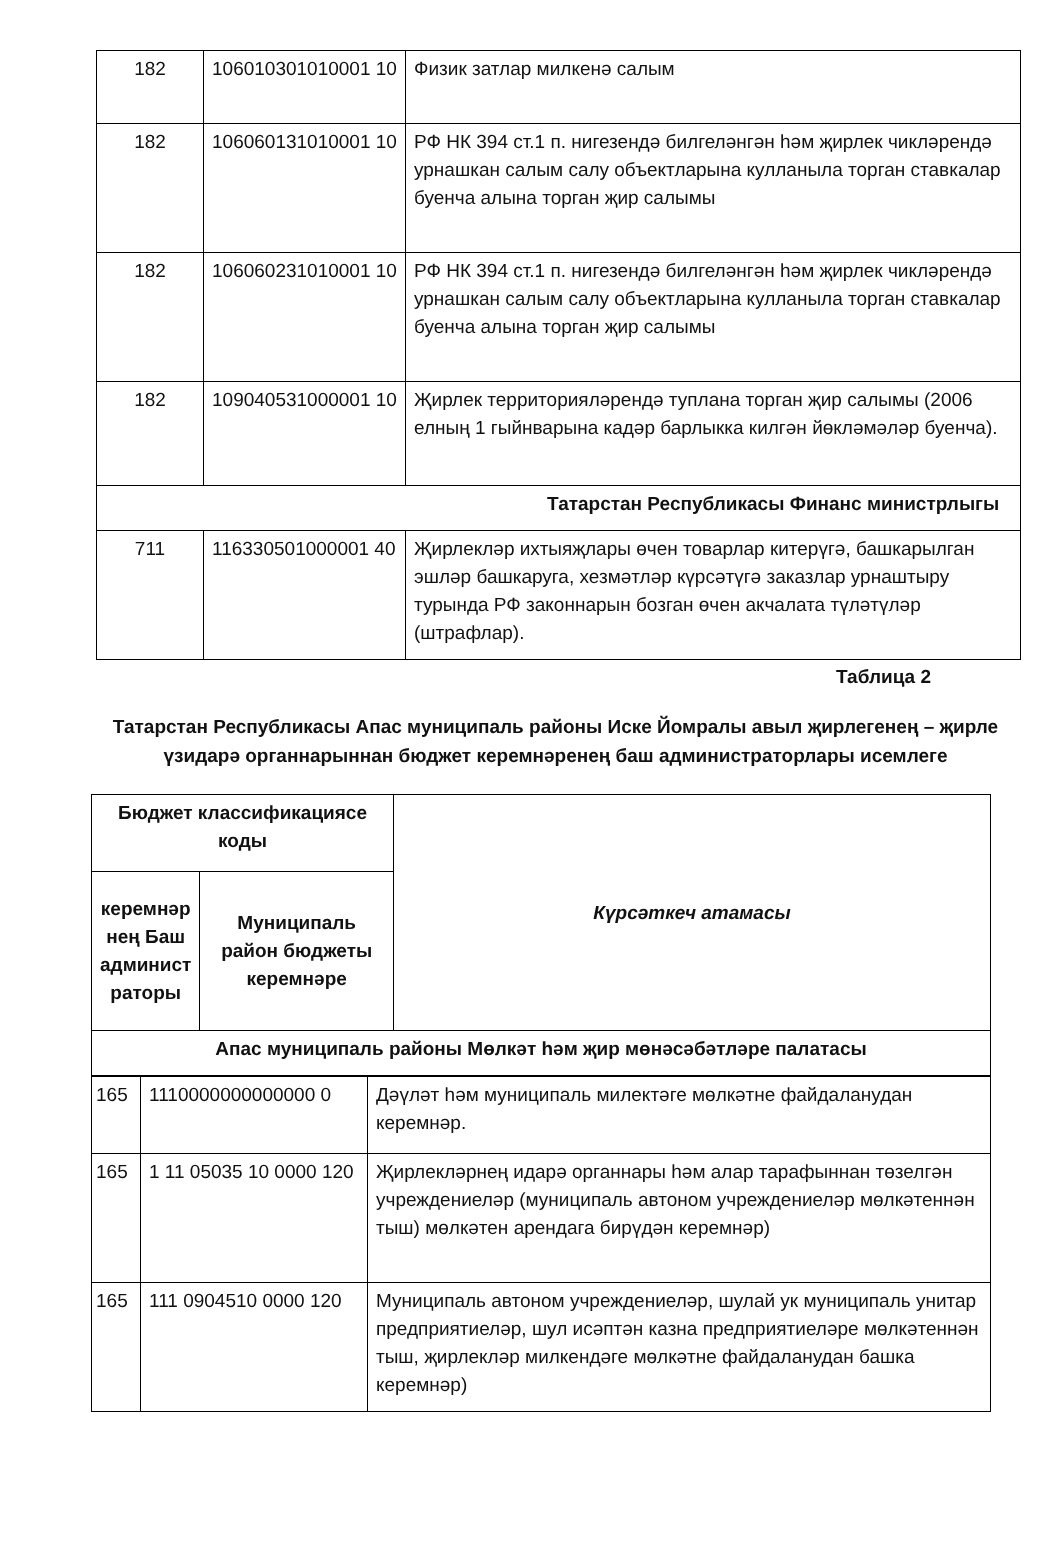| 182 | 106010301010001 10 | Физик затлар милкенә салым |
| 182 | 106060131010001 10 | РФ НК 394 ст.1 п. нигезендә билгеләнгән һәм җирлек чикләрендә урнашкан салым салу объектларына кулланыла торган ставкалар буенча алына торган җир салымы |
| 182 | 106060231010001 10 | РФ НК 394 ст.1 п. нигезендә билгеләнгән һәм җирлек чикләрендә урнашкан салым салу объектларына кулланыла торган ставкалар буенча алына торган җир салымы |
| 182 | 109040531000001 10 | Җирлек территорияләрендә туплана торган җир салымы (2006 елның 1 гыйнварына кадәр барлыкка килгән йөкләмәләр буенча). |
| Татарстан Республикасы Финанс министрлыгы | | |
| 711 | 116330501000001 40 | Җирлекләр ихтыяҗлары өчен товарлар китерүгә, башкарылган эшләр башкаруга, хезмәтләр күрсәтүгә заказлар урнаштыру турында РФ законнарын бозган өчен акчалата түләтүләр (штрафлар). |
Таблица 2
Татарстан Республикасы Апас муниципаль районы Иске Йомралы авыл җирлегенең – җирле үзидарә органнарыннан бюджет керемнәренең баш администраторлары исемлеге
| Бюджет классификациясе коды | | Күрсәткеч атамасы |
| --- | --- | --- |
| керемнәр нең Баш админист раторы | Муниципаль район бюджеты керемнәре | |
| Апас муниципаль районы Мөлкәт һәм җир мөнәсәбәтләре палатасы | | |
| 165 | 1110000000000000 0 | Дәүләт һәм муниципаль милектәге мөлкәтне файдаланудан керемнәр. |
| 165 | 1 11 05035 10 0000 120 | Җирлекләрнең идарә органнары һәм алар тарафыннан төзелгән учреждениеләр (муниципаль автоном учреждениеләр мөлкәтеннән тыш) мөлкәтен арендага бирүдән керемнәр) |
| 165 | 111 0904510 0000 120 | Муниципаль автоном учреждениеләр, шулай ук муниципаль унитар предприятиеләр, шул исәптән казна предприятиеләре мөлкәтеннән тыш, җирлекләр милкендәге мөлкәтне файдаланудан башка керемнәр) |